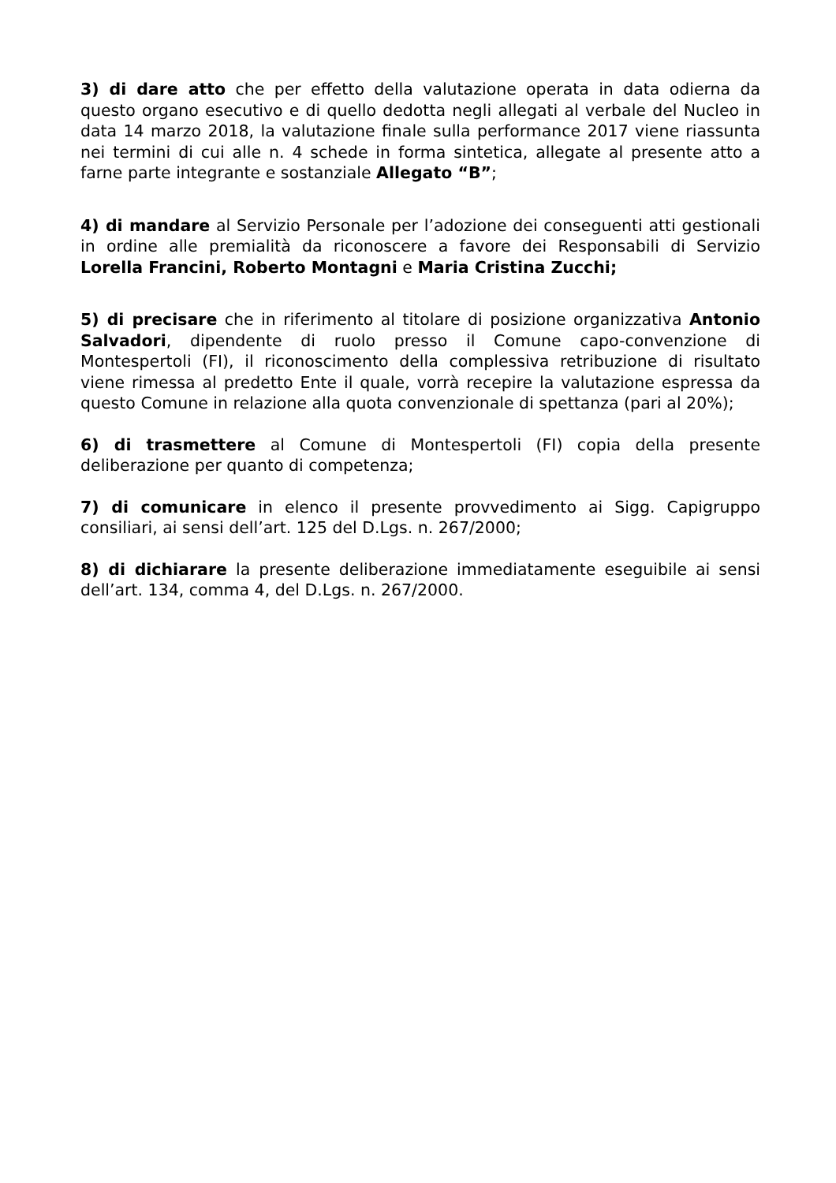3) di dare atto che per effetto della valutazione operata in data odierna da questo organo esecutivo e di quello dedotta negli allegati al verbale del Nucleo in data 14 marzo 2018, la valutazione finale sulla performance 2017 viene riassunta nei termini di cui alle n. 4 schede in forma sintetica, allegate al presente atto a farne parte integrante e sostanziale Allegato “B”;
4) di mandare al Servizio Personale per l’adozione dei conseguenti atti gestionali in ordine alle premialità da riconoscere a favore dei Responsabili di Servizio Lorella Francini, Roberto Montagni e Maria Cristina Zucchi;
5) di precisare che in riferimento al titolare di posizione organizzativa Antonio Salvadori, dipendente di ruolo presso il Comune capo-convenzione di Montespertoli (FI), il riconoscimento della complessiva retribuzione di risultato viene rimessa al predetto Ente il quale, vorrà recepire la valutazione espressa da questo Comune in relazione alla quota convenzionale di spettanza (pari al 20%);
6) di trasmettere al Comune di Montespertoli (FI) copia della presente deliberazione per quanto di competenza;
7) di comunicare in elenco il presente provvedimento ai Sigg. Capigruppo consiliari, ai sensi dell’art. 125 del D.Lgs. n. 267/2000;
8) di dichiarare la presente deliberazione immediatamente eseguibile ai sensi dell’art. 134, comma 4, del D.Lgs. n. 267/2000.